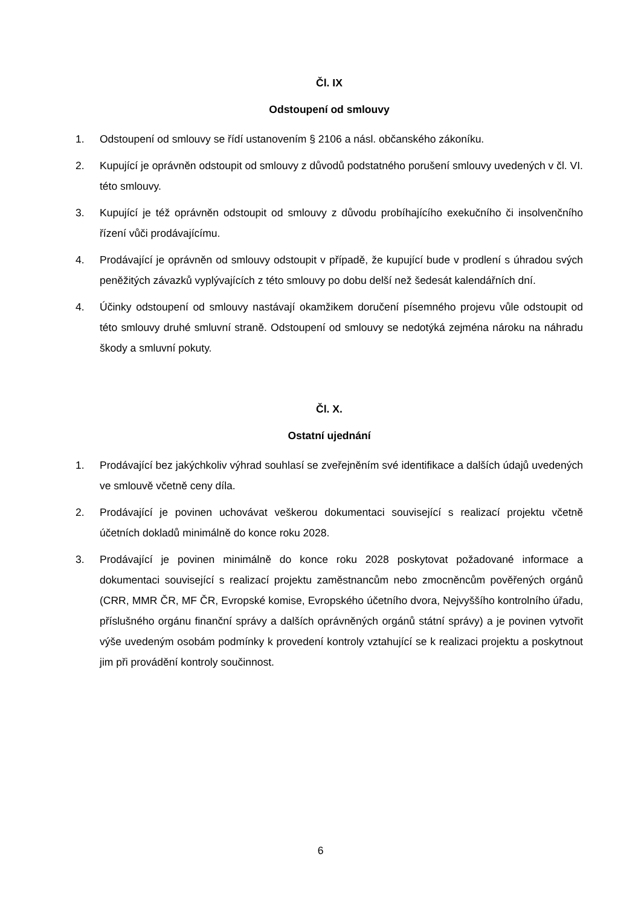Čl. IX
Odstoupení od smlouvy
1. Odstoupení od smlouvy se řídí ustanovením § 2106 a násl. občanského zákoníku.
2. Kupující je oprávněn odstoupit od smlouvy z důvodů podstatného porušení smlouvy uvedených v čl. VI. této smlouvy.
3. Kupující je též oprávněn odstoupit od smlouvy z důvodu probíhajícího exekučního či insolvenčního řízení vůči prodávajícímu.
4. Prodávající je oprávněn od smlouvy odstoupit v případě, že kupující bude v prodlení s úhradou svých peněžitých závazků vyplývajících z této smlouvy po dobu delší než šedesát kalendářních dní.
4. Účinky odstoupení od smlouvy nastávají okamžikem doručení písemného projevu vůle odstoupit od této smlouvy druhé smluvní straně. Odstoupení od smlouvy se nedotýká zejména nároku na náhradu škody a smluvní pokuty.
Čl. X.
Ostatní ujednání
1. Prodávající bez jakýchkoliv výhrad souhlasí se zveřejněním své identifikace a dalších údajů uvedených ve smlouvě včetně ceny díla.
2. Prodávající je povinen uchovávat veškerou dokumentaci související s realizací projektu včetně účetních dokladů minimálně do konce roku 2028.
3. Prodávající je povinen minimálně do konce roku 2028 poskytovat požadované informace a dokumentaci související s realizací projektu zaměstnancům nebo zmocněncům pověřených orgánů (CRR, MMR ČR, MF ČR, Evropské komise, Evropského účetního dvora, Nejvyššího kontrolního úřadu, příslušného orgánu finanční správy a dalších oprávněných orgánů státní správy) a je povinen vytvořit výše uvedeným osobám podmínky k provedení kontroly vztahující se k realizaci projektu a poskytnout jim při provádění kontroly součinnost.
6